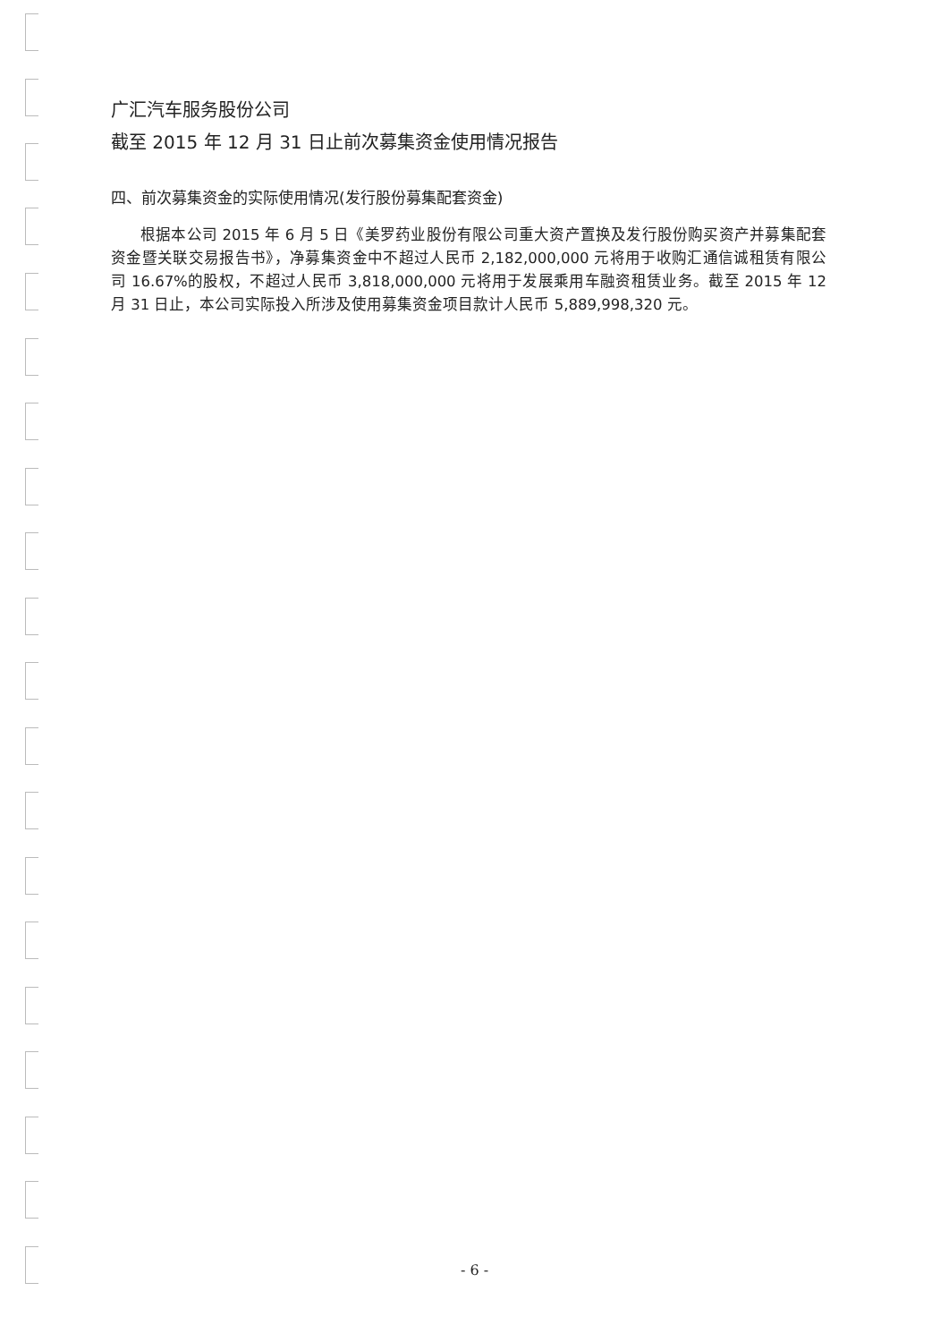广汇汽车服务股份公司
截至 2015 年 12 月 31 日止前次募集资金使用情况报告
四、前次募集资金的实际使用情况(发行股份募集配套资金)
根据本公司 2015 年 6 月 5 日《美罗药业股份有限公司重大资产置换及发行股份购买资产并募集配套资金暨关联交易报告书》，净募集资金中不超过人民币 2,182,000,000 元将用于收购汇通信诚租赁有限公司 16.67%的股权，不超过人民币 3,818,000,000 元将用于发展乘用车融资租赁业务。截至 2015 年 12 月 31 日止，本公司实际投入所涉及使用募集资金项目款计人民币 5,889,998,320 元。
- 6 -